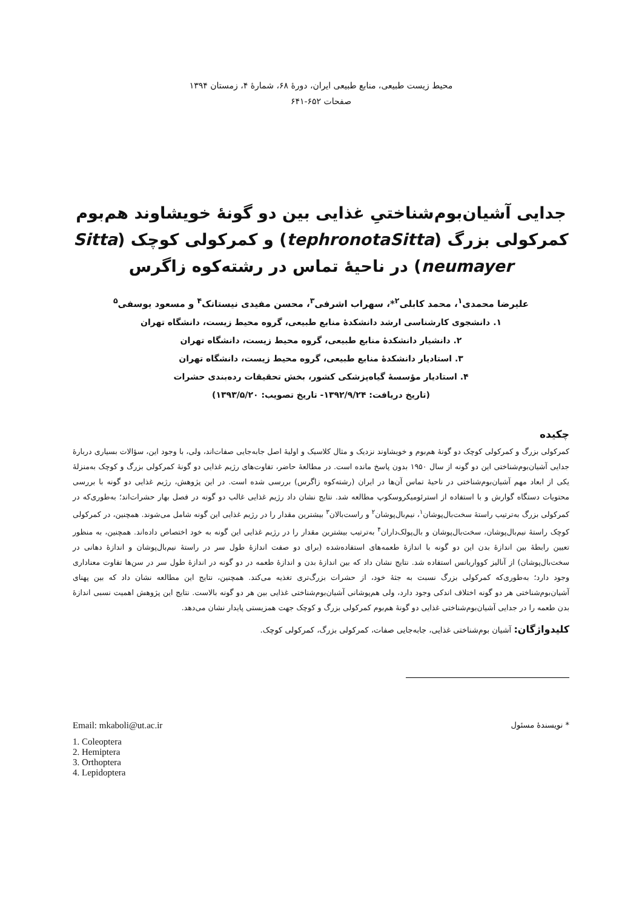محیط زیست طبیعی، منابع طبیعی ایران، دورهٔ ۶۸، شمارهٔ ۴، زمستان ۱۳۹۴
صفحات ۶۵۲-۶۴۱
جدایی آشیان‌بوم‌شناختیِ غذایی بین دو گونهٔ خویشاوند هم‌بوم
کمرکولی بزرگ (tephronotaSitta) و کمرکولی کوچک (Sitta
neumayer) در ناحیهٔ تماس در رشته‌کوه زاگرس
علیرضا محمدی<sup>۱</sup>، محمد کابلی<sup>۲</sup>*، سهراب اشرفی<sup>۳</sup>، محسن مفیدی نیستانک<sup>۴</sup> و مسعود یوسفی<sup>۵</sup>
۱. دانشجوی کارشناسی ارشد دانشکدهٔ منابع طبیعی، گروه محیط زیست، دانشگاه تهران
۲. دانشیار دانشکدهٔ منابع طبیعی، گروه محیط زیست، دانشگاه تهران
۳. استادیار دانشکدهٔ منابع طبیعی، گروه محیط زیست، دانشگاه تهران
۴. استادیار مؤسسهٔ گیاه‌پزشکی کشور، بخش تحقیقات رده‌بندی حشرات
(تاریخ دریافت: ۱۳۹۲/۹/۲۴- تاریخ تصویب: ۱۳۹۳/۵/۲۰)
چکیده
کمرکولی بزرگ و کمرکولی کوچک دو گونهٔ هم‌بوم و خویشاوند نزدیک و مثال کلاسیک و اولیهٔ اصل جابه‌جایی صفات‌اند، ولی، با وجود این، سؤالات بسیاری دربارهٔ جدایی آشیان‌بوم‌شناختی این دو گونه از سال ۱۹۵۰ بدون پاسخ مانده است. در مطالعهٔ حاضر، تفاوت‌های رژیم غذایی دو گونهٔ کمرکولی بزرگ و کوچک به‌منزلهٔ یکی از ابعاد مهم آشیان‌بوم‌شناختی در ناحیهٔ تماس آن‌ها در ایران (رشته‌کوه زاگرس) بررسی شده است. در این پژوهش، رژیم غذایی دو گونه با بررسی محتویات دستگاه گوارش و با استفاده از استرئومیکروسکوپ مطالعه شد. نتایج نشان داد رژیم غذایی غالب دو گونه در فصل بهار حشرات‌اند؛ به‌طوری‌که در کمرکولی بزرگ به‌ترتیب راستهٔ سخت‌بال‌پوشان<sup>۱</sup>، نیم‌بال‌پوشان<sup>۲</sup> و راست‌بالان<sup>۳</sup> بیشترین مقدار را در رژیم غذایی این گونه شامل می‌شوند. همچنین، در کمرکولی کوچک راستهٔ نیم‌بال‌پوشان، سخت‌بال‌پوشان و بال‌پولک‌داران<sup>۴</sup> به‌ترتیب بیشترین مقدار را در رژیم غذایی این گونه به خود اختصاص داده‌اند. همچنین، به منظور تعیین رابطهٔ بین اندازهٔ بدن این دو گونه با اندازهٔ طعمه‌های استفاده‌شده (برای دو صفت اندازهٔ طول سر در راستهٔ نیم‌بال‌پوشان و اندازهٔ دهانی در سخت‌بال‌پوشان) از آنالیز کوواریانس استفاده شد. نتایج نشان داد که بین اندازهٔ بدن و اندازهٔ طعمه در دو گونه در اندازهٔ طول سر در سن‌ها تفاوت معناداری وجود دارد؛ به‌طوری‌که کمرکولی بزرگ نسبت به جثهٔ خود، از حشرات بزرگ‌تری تغذیه می‌کند. همچنین، نتایج این مطالعه نشان داد که بین پهنای آشیان‌بوم‌شناختی هر دو گونه اختلاف اندکی وجود دارد، ولی هم‌پوشانی آشیان‌بوم‌شناختی غذایی بین هر دو گونه بالاست. نتایج این پژوهش اهمیت نسبی اندازهٔ بدن طعمه را در جدایی آشیان‌بوم‌شناختی غذایی دو گونهٔ هم‌بوم کمرکولی بزرگ و کوچک جهت همزیستی پایدار نشان می‌دهد.
کلیدواژگان: آشیان بوم‌شناختی غذایی، جابه‌جایی صفات، کمرکولی بزرگ، کمرکولی کوچک.
* نویسندهٔ مسئول Email: mkaboli@ut.ac.ir
1. Coleoptera
2. Hemiptera
3. Orthoptera
4. Lepidoptera